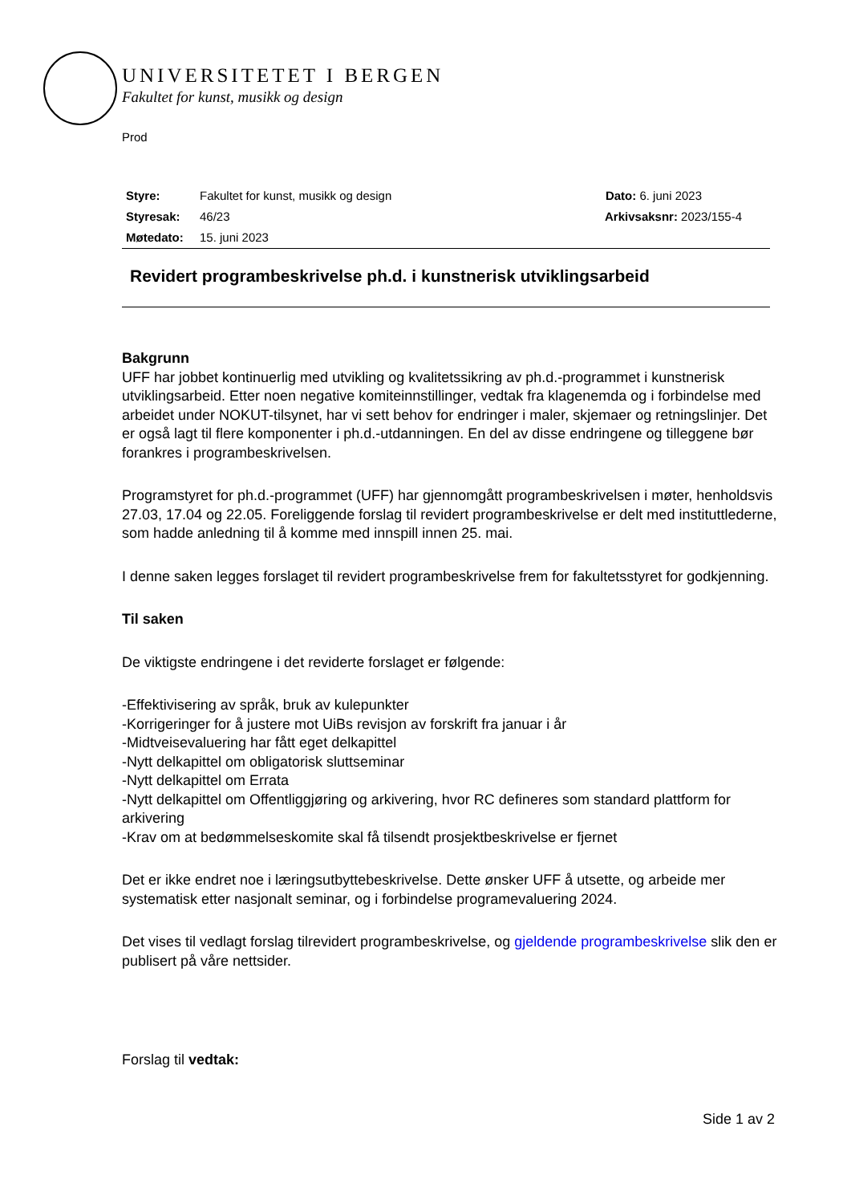UNIVERSITETET I BERGEN
Fakultet for kunst, musikk og design
Prod
| Styre: | Fakultet for kunst, musikk og design | Dato: 6. juni 2023 |
| Styresak: | 46/23 | Arkivsaksnr: 2023/155-4 |
| Møtedato: | 15. juni 2023 | |
Revidert programbeskrivelse ph.d. i kunstnerisk utviklingsarbeid
Bakgrunn
UFF har jobbet kontinuerlig med utvikling og kvalitetssikring av ph.d.-programmet i kunstnerisk utviklingsarbeid. Etter noen negative komiteinnstillinger, vedtak fra klagenemda og i forbindelse med arbeidet under NOKUT-tilsynet, har vi sett behov for endringer i maler, skjemaer og retningslinjer. Det er også lagt til flere komponenter i ph.d.-utdanningen. En del av disse endringene og tilleggene bør forankres i programbeskrivelsen.
Programstyret for ph.d.-programmet (UFF) har gjennomgått programbeskrivelsen i møter, henholdsvis 27.03, 17.04 og 22.05. Foreliggende forslag til revidert programbeskrivelse er delt med instituttlederne, som hadde anledning til å komme med innspill innen 25. mai.
I denne saken legges forslaget til revidert programbeskrivelse frem for fakultetsstyret for godkjenning.
Til saken
De viktigste endringene i det reviderte forslaget er følgende:
-Effektivisering av språk, bruk av kulepunkter
-Korrigeringer for å justere mot UiBs revisjon av forskrift fra januar i år
-Midtveisevaluering har fått eget delkapittel
-Nytt delkapittel om obligatorisk sluttseminar
-Nytt delkapittel om Errata
-Nytt delkapittel om Offentliggjøring og arkivering, hvor RC defineres som standard plattform for arkivering
-Krav om at bedømmelseskomite skal få tilsendt prosjektbeskrivelse er fjernet
Det er ikke endret noe i læringsutbyttebeskrivelse. Dette ønsker UFF å utsette, og arbeide mer systematisk etter nasjonalt seminar, og i forbindelse programevaluering 2024.
Det vises til vedlagt forslag tilrevidert programbeskrivelse, og gjeldende programbeskrivelse slik den er publisert på våre nettsider.
Forslag til vedtak:
Side 1 av 2